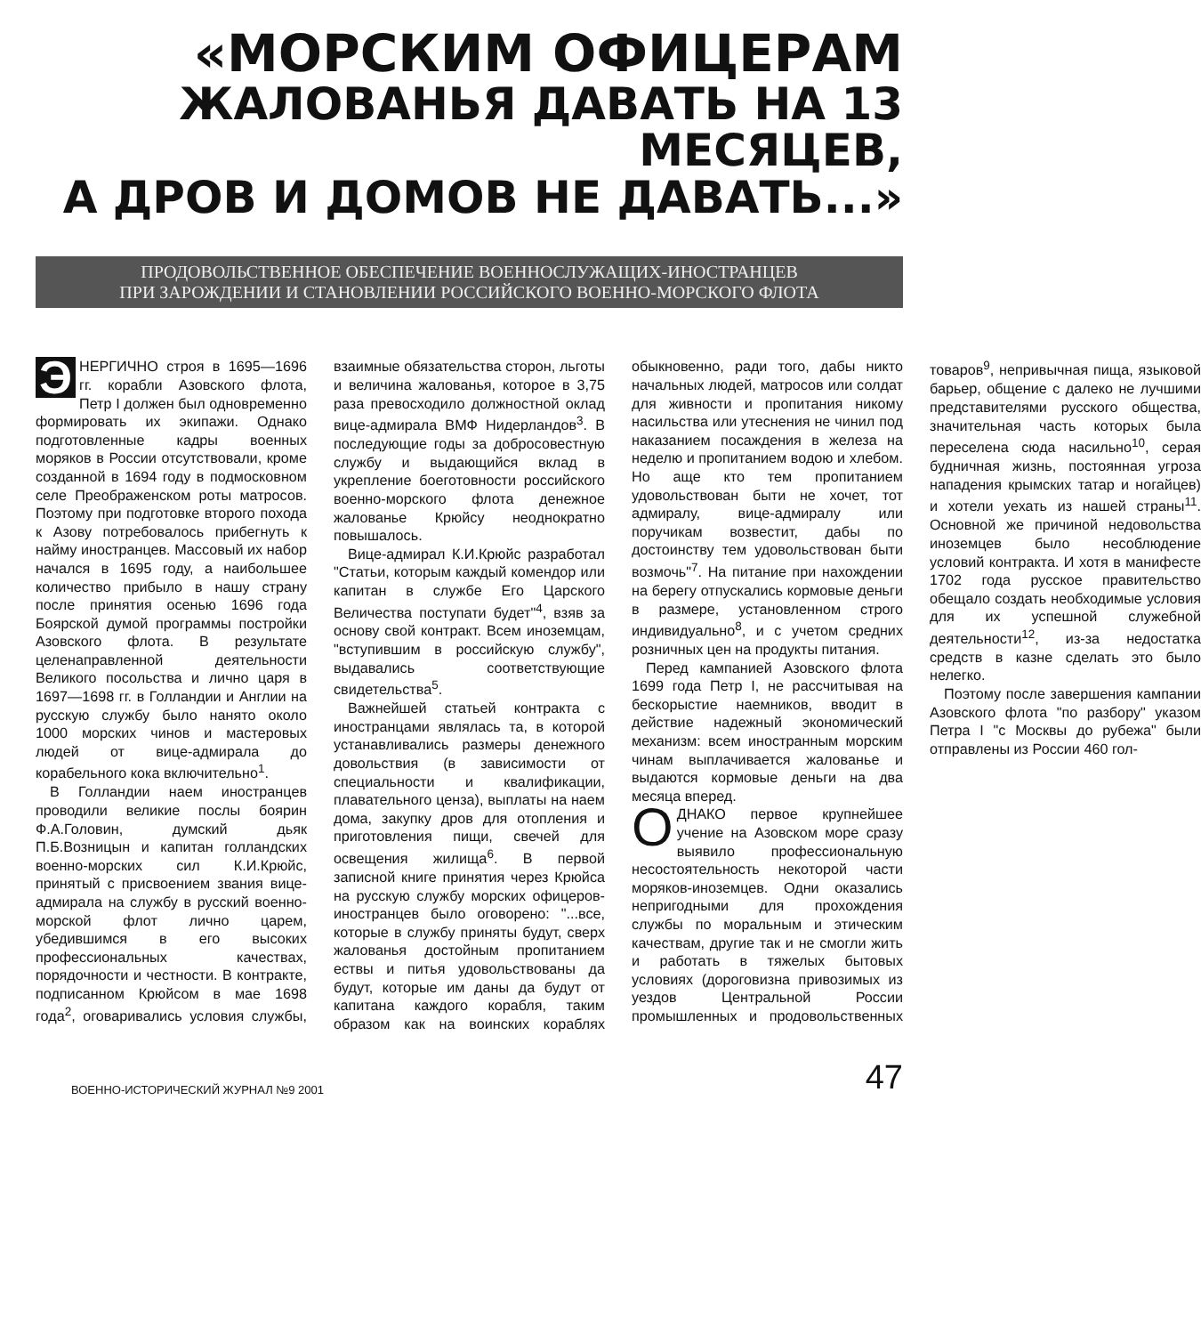«МОРСКИМ ОФИЦЕРАМ
ЖАЛОВАНЬЯ ДАВАТЬ НА 13 МЕСЯЦЕВ,
А ДРОВ И ДОМОВ НЕ ДАВАТЬ...»
ПРОДОВОЛЬСТВЕННОЕ ОБЕСПЕЧЕНИЕ ВОЕННОСЛУЖАЩИХ-ИНОСТРАНЦЕВ
ПРИ ЗАРОЖДЕНИИ И СТАНОВЛЕНИИ РОССИЙСКОГО ВОЕННО-МОРСКОГО ФЛОТА
ЭНЕРГИЧНО строя в 1695—1696 гг. корабли Азовского флота, Петр I должен был одновременно формировать их экипажи. Однако подготовленные кадры военных моряков в России отсутствовали, кроме созданной в 1694 году в подмосковном селе Преображенском роты матросов. Поэтому при подготовке второго похода к Азову потребовалось прибегнуть к найму иностранцев. Массовый их набор начался в 1695 году, а наибольшее количество прибыло в нашу страну после принятия осенью 1696 года Боярской думой программы постройки Азовского флота. В результате целенаправленной деятельности Великого посольства и лично царя в 1697—1698 гг. в Голландии и Англии на русскую службу было нанято около 1000 морских чинов и мастеровых людей от вице-адмирала до корабельного кока включительно<sup>1</sup>.
В Голландии наем иностранцев проводили великие послы боярин Ф.А.Головин, думский дьяк П.Б.Возницын и капитан голландских военно-морских сил К.И.Крюйс, принятый с присвоением звания вице-адмирала на службу в русский военно-морской флот лично царем, убедившимся в его высоких профессиональных качествах, порядочности и честности. В контракте, подписанном Крюйсом в мае 1698 года<sup>2</sup>, оговаривались условия службы, взаимные обязательства сторон, льготы и величина жалованья, которое в 3,75 раза превосходило должностной оклад вице-адмирала ВМФ Нидерландов<sup>3</sup>. В последующие годы за добросовестную службу и выдающийся вклад в укрепление боеготовности российского военно-морского флота денежное жалованье Крюйсу неоднократно повышалось.
Вице-адмирал К.И.Крюйс разработал "Статьи, которым каждый комендор или капитан в службе Его Царского Величества поступати будет"<sup>4</sup>, взяв за основу свой контракт. Всем иноземцам, "вступившим в российскую службу", выдавались соответствующие свидетельства<sup>5</sup>.
Важнейшей статьей контракта с иностранцами являлась та, в которой устанавливались размеры денежного довольствия (в зависимости от специальности и квалификации, плавательного ценза), выплаты на наем дома, закупку дров для отопления и приготовления пищи, свечей для освещения жилища<sup>6</sup>. В первой записной книге принятия через Крюйса на русскую службу морских офицеров-иностранцев было оговорено: "...все, которые в службу приняты будут, сверх жалованья достойным пропитанием ествы и питья удовольствованы да будут, которые им даны да будут от капитана каждого корабля, таким образом как на воинских кораблях обыкновенно, ради того, дабы никто начальных людей, матросов или солдат для живности и пропитания никому насильства или утеснения не чинил под наказанием посаждения в железа на неделю и пропитанием водою и хлебом. Но аще кто тем пропитанием удовольствован быти не хочет, тот адмиралу, вице-адмиралу или поручикам возвестит, дабы по достоинству тем удовольствован быти возмочь"<sup>7</sup>. На питание при нахождении на берегу отпускались кормовые деньги в размере, установленном строго индивидуально<sup>8</sup>, и с учетом средних розничных цен на продукты питания.
Перед кампанией Азовского флота 1699 года Петр I, не рассчитывая на бескорыстие наемников, вводит в действие надежный экономический механизм: всем иностранным морским чинам выплачивается жалованье и выдаются кормовые деньги на два месяца вперед.
ОДНАКО первое крупнейшее учение на Азовском море сразу выявило профессиональную несостоятельность некоторой части моряков-иноземцев. Одни оказались непригодными для прохождения службы по моральным и этическим качествам, другие так и не смогли жить и работать в тяжелых бытовых условиях (дороговизна привозимых из уездов Центральной России промышленных и продовольственных товаров<sup>9</sup>, непривычная пища, языковой барьер, общение с далеко не лучшими представителями русского общества, значительная часть которых была переселена сюда насильно<sup>10</sup>, серая будничная жизнь, постоянная угроза нападения крымских татар и ногайцев) и хотели уехать из нашей страны<sup>11</sup>. Основной же причиной недовольства иноземцев было несоблюдение условий контракта. И хотя в манифесте 1702 года русское правительство обещало создать необходимые условия для их успешной служебной деятельности<sup>12</sup>, из-за недостатка средств в казне сделать это было нелегко.
Поэтому после завершения кампании Азовского флота "по разбору" указом Петра I "с Москвы до рубежа" были отправлены из России 460 гол-
ВОЕННО-ИСТОРИЧЕСКИЙ ЖУРНАЛ №9 2001 47